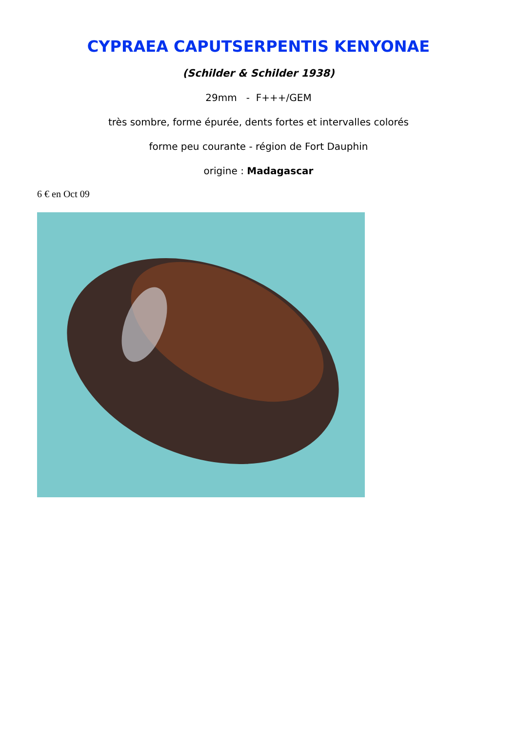CYPRAEA CAPUTSERPENTIS KENYONAE
(Schilder & Schilder 1938)
29mm - F+++/GEM
très sombre, forme épurée, dents fortes et intervalles colorés
forme peu courante - région de Fort Dauphin
origine : Madagascar
6 € en Oct 09